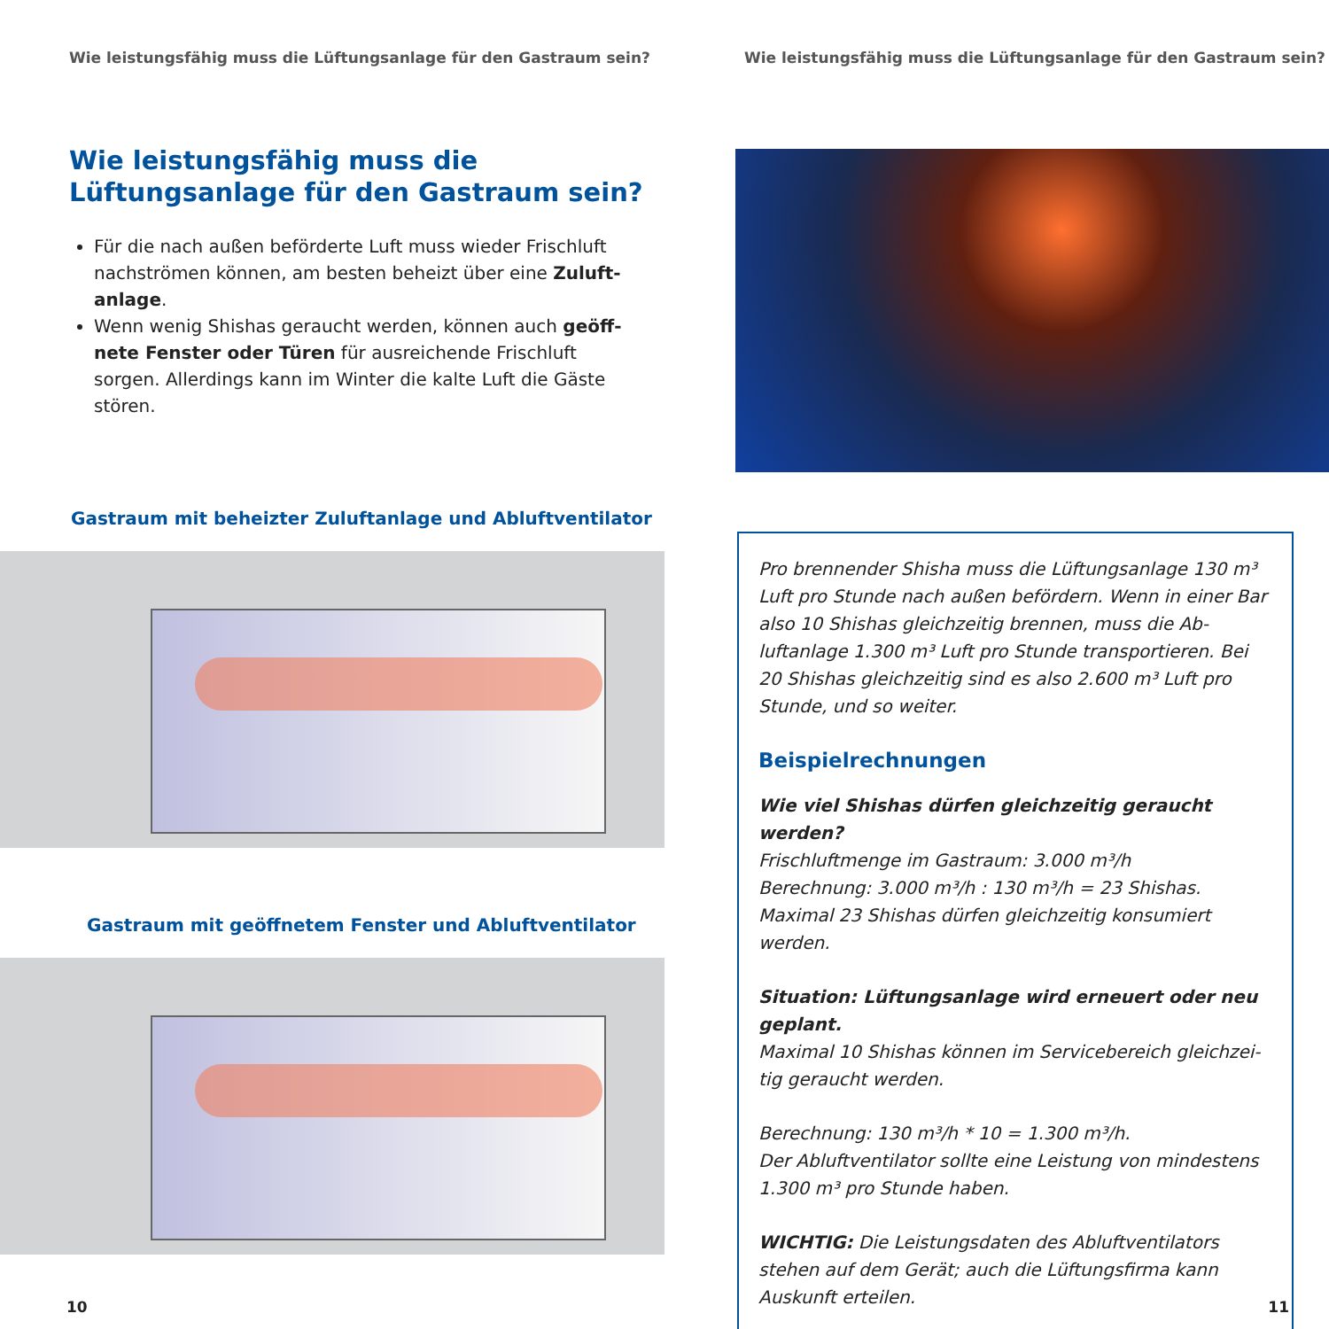Wie leistungsfähig muss die Lüftungsanlage für den Gastraum sein?
Wie leistungsfähig muss die
Lüftungsanlage für den Gastraum sein?
Für die nach außen beförderte Luft muss wieder Frischluft nachströmen können, am besten beheizt über eine Zuluft­anlage.
Wenn wenig Shishas geraucht werden, können auch geöff­nete Fenster oder Türen für ausreichende Frischluft sorgen. Allerdings kann im Winter die kalte Luft die Gäste stören.
Gastraum mit beheizter Zuluftanlage und Abluftventilator
Gastraum mit geöffnetem Fenster und Abluftventilator
10
Wie leistungsfähig muss die Lüftungsanlage für den Gastraum sein?
Pro brennender Shisha muss die Lüftungsanlage 130 m³ Luft pro Stunde nach außen befördern. Wenn in einer Bar also 10 Shishas gleichzeitig brennen, muss die Ab­luftanlage 1.300 m³ Luft pro Stunde transportieren. Bei 20 Shishas gleichzeitig sind es also 2.600 m³ Luft pro Stunde, und so weiter.
Beispielrechnungen
Wie viel Shishas dürfen gleichzeitig geraucht werden?
Frischluftmenge im Gastraum: 3.000 m³/h
Berechnung: 3.000 m³/h : 130 m³/h = 23 Shishas.
Maximal 23 Shishas dürfen gleichzeitig konsumiert werden.
Situation: Lüftungsanlage wird erneuert oder neu geplant.
Maximal 10 Shishas können im Servicebereich gleichzei­tig geraucht werden.
Berechnung: 130 m³/h * 10 = 1.300 m³/h.
Der Abluftventilator sollte eine Leistung von mindestens 1.300 m³ pro Stunde haben.
WICHTIG: Die Leistungsdaten des Abluftventilators stehen auf dem Gerät; auch die Lüftungsfirma kann Auskunft erteilen.
11